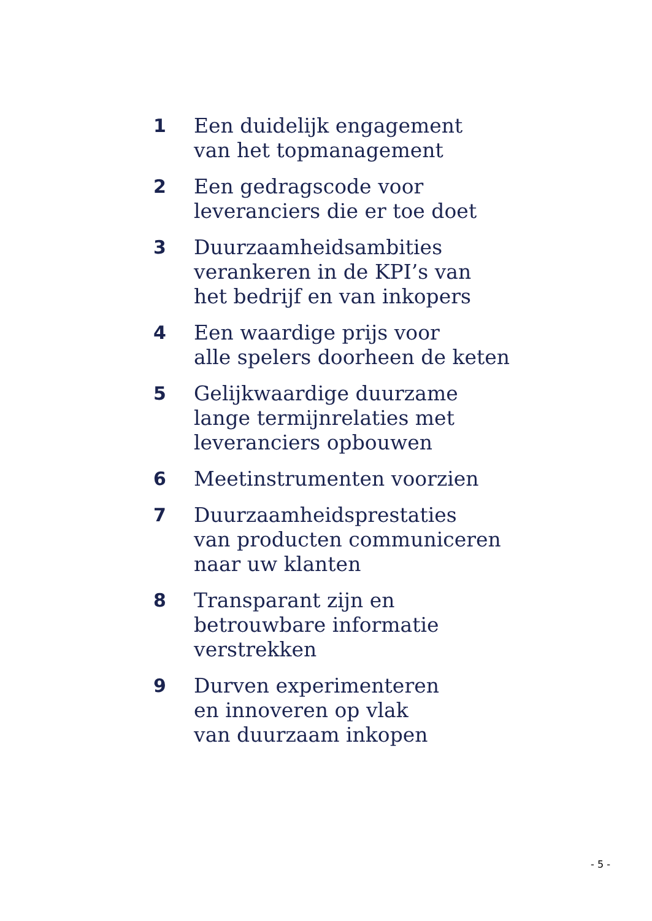1 Een duidelijk engagement
van het topmanagement
2 Een gedragscode voor
leveranciers die er toe doet
3 Duurzaamheidsambities
verankeren in de KPI’s van
het bedrijf en van inkopers
4 Een waardige prijs voor
alle spelers doorheen de keten
5 Gelijkwaardige duurzame
lange termijnrelaties met
leveranciers opbouwen
6 Meetinstrumenten voorzien
7 Duurzaamheidsprestaties
van producten communiceren
naar uw klanten
8 Transparant zijn en
betrouwbare informatie
verstrekken
9 Durven experimenteren
en innoveren op vlak
van duurzaam inkopen
- 5 -